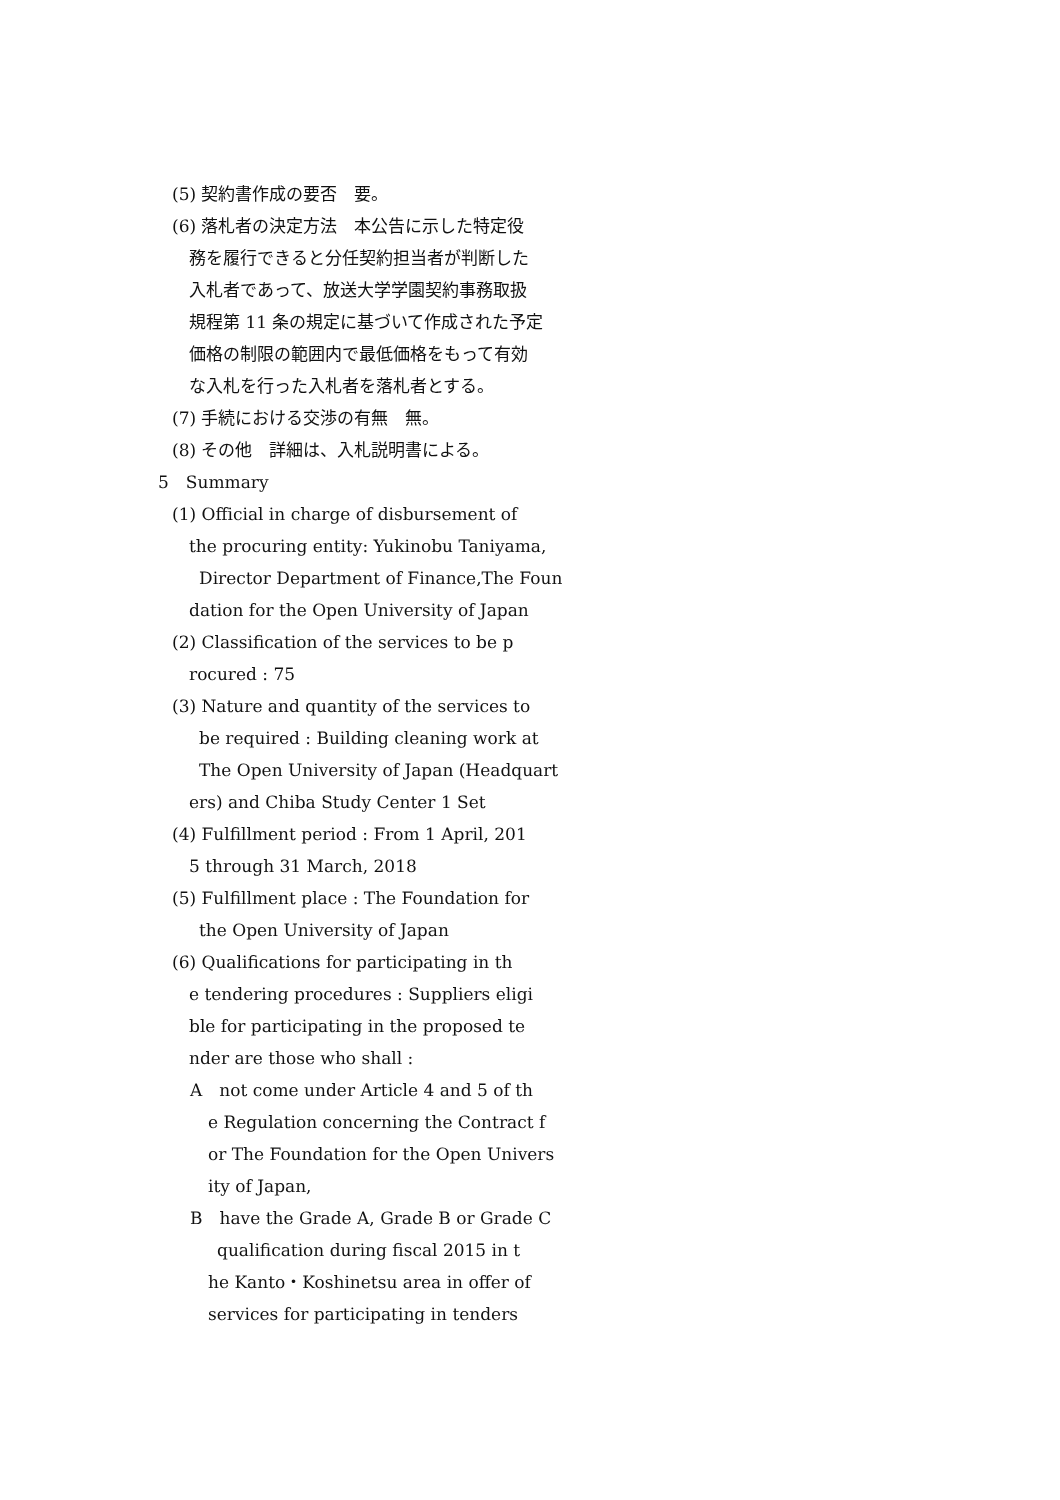(5) 契約書作成の要否　要。
(6) 落札者の決定方法　本公告に示した特定役
務を履行できると分任契約担当者が判断した
入札者であって、放送大学学園契約事務取扱
規程第 11 条の規定に基づいて作成された予定
価格の制限の範囲内で最低価格をもって有効
な入札を行った入札者を落札者とする。
(7) 手続における交渉の有無　無。
(8) その他　詳細は、入札説明書による。
5　Summary
(1) Official in charge of disbursement of
the procuring entity: Yukinobu Taniyama,
Director Department of Finance,The Foun
dation for the Open University of Japan
(2) Classification of the services to be p
rocured : 75
(3) Nature and quantity of the services to
be required : Building cleaning work at
The Open University of Japan (Headquart
ers) and Chiba Study Center 1 Set
(4) Fulfillment period : From 1 April, 201
5 through 31 March, 2018
(5) Fulfillment place : The Foundation for
the Open University of Japan
(6) Qualifications for participating in th
e tendering procedures : Suppliers eligi
ble for participating in the proposed te
nder are those who shall :
A　not come under Article 4 and 5 of th
e Regulation concerning the Contract f
or The Foundation for the Open Univers
ity of Japan,
B　have the Grade A, Grade B or Grade C
qualification during fiscal 2015 in t
he Kanto・Koshinetsu area in offer of
services for participating in tenders